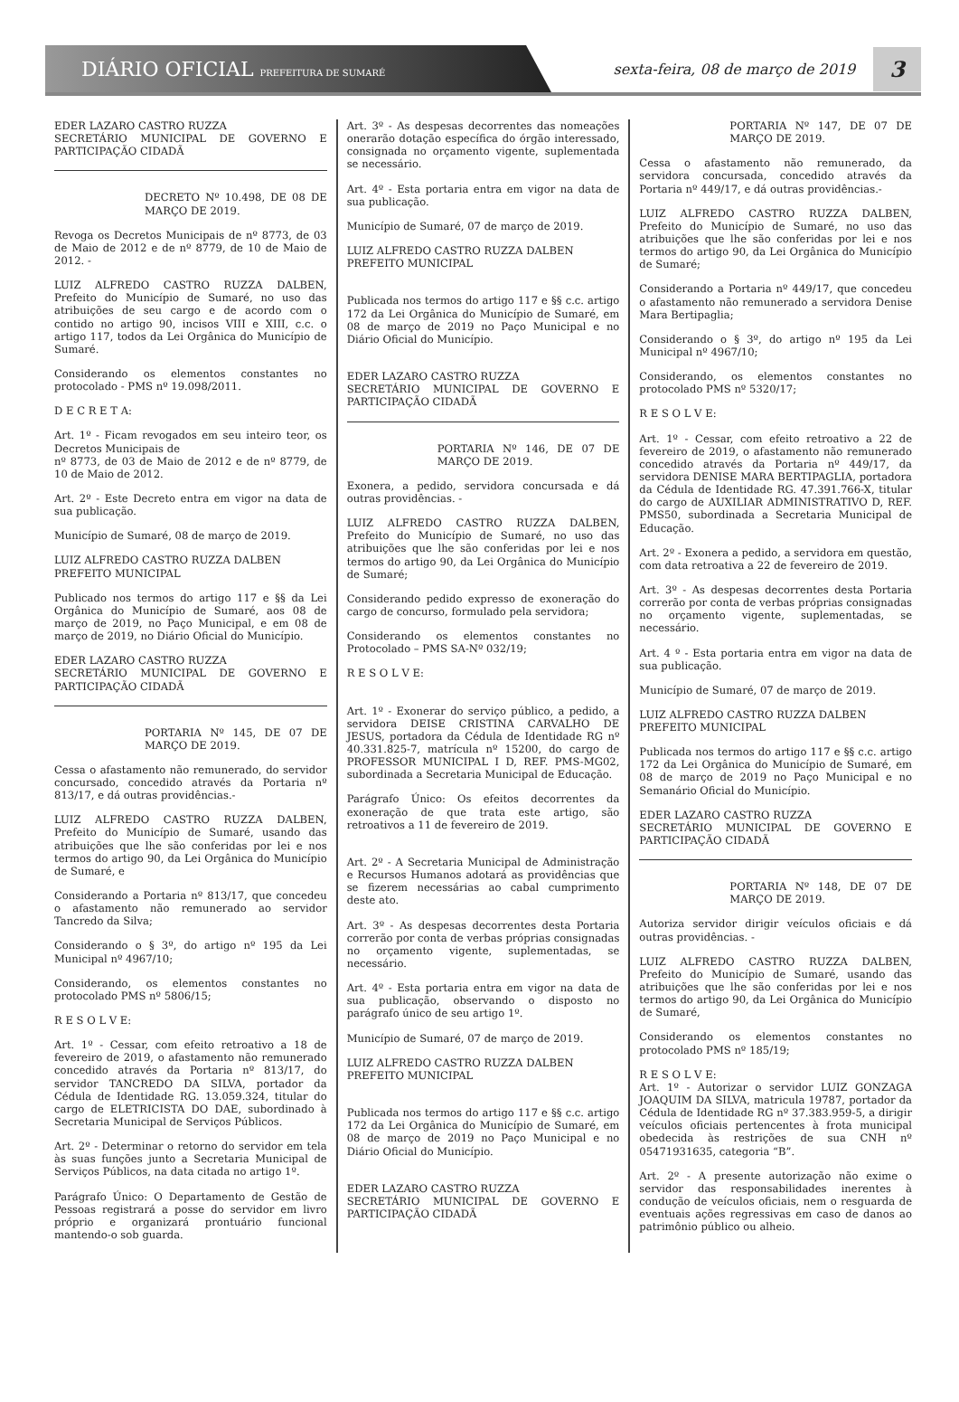DIÁRIO OFICIAL PREFEITURA DE SUMARÉ
sexta-feira, 08 de março de 2019
3
EDER LAZARO CASTRO RUZZA
SECRETÁRIO MUNICIPAL DE GOVERNO E PARTICIPAÇÃO CIDADÃ
DECRETO Nº 10.498, DE 08 DE MARÇO DE 2019.
Revoga os Decretos Municipais de nº 8773, de 03 de Maio de 2012 e de nº 8779, de 10 de Maio de 2012. -
LUIZ ALFREDO CASTRO RUZZA DALBEN, Prefeito do Município de Sumaré, no uso das atribuições de seu cargo e de acordo com o contido no artigo 90, incisos VIII e XIII, c.c. o artigo 117, todos da Lei Orgânica do Município de Sumaré.
Considerando os elementos constantes no protocolado - PMS nº 19.098/2011.
D E C R E T A:
Art. 1º - Ficam revogados em seu inteiro teor, os Decretos Municipais de
nº 8773, de 03 de Maio de 2012 e de nº 8779, de 10 de Maio de 2012.
Art. 2º - Este Decreto entra em vigor na data de sua publicação.
Município de Sumaré, 08 de março de 2019.
LUIZ ALFREDO CASTRO RUZZA DALBEN
PREFEITO MUNICIPAL
Publicado nos termos do artigo 117 e §§ da Lei Orgânica do Município de Sumaré, aos 08 de março de 2019, no Paço Municipal, e em 08 de março de 2019, no Diário Oficial do Município.
EDER LAZARO CASTRO RUZZA
SECRETÁRIO MUNICIPAL DE GOVERNO E PARTICIPAÇÃO CIDADÃ
PORTARIA Nº 145, DE 07 DE MARÇO DE 2019.
Cessa o afastamento não remunerado, do servidor concursado, concedido através da Portaria nº 813/17, e dá outras providências.-
LUIZ ALFREDO CASTRO RUZZA DALBEN, Prefeito do Município de Sumaré, usando das atribuições que lhe são conferidas por lei e nos termos do artigo 90, da Lei Orgânica do Município de Sumaré, e
Considerando a Portaria nº 813/17, que concedeu o afastamento não remunerado ao servidor Tancredo da Silva;
Considerando o § 3º, do artigo nº 195 da Lei Municipal nº 4967/10;
Considerando, os elementos constantes no protocolado PMS nº 5806/15;
R E S O L V E:
Art. 1º - Cessar, com efeito retroativo a 18 de fevereiro de 2019, o afastamento não remunerado concedido através da Portaria nº 813/17, do servidor TANCREDO DA SILVA, portador da Cédula de Identidade RG. 13.059.324, titular do cargo de ELETRICISTA DO DAE, subordinado à Secretaria Municipal de Serviços Públicos.
Art. 2º - Determinar o retorno do servidor em tela às suas funções junto a Secretaria Municipal de Serviços Públicos, na data citada no artigo 1º.
Parágrafo Único: O Departamento de Gestão de Pessoas registrará a posse do servidor em livro próprio e organizará prontuário funcional mantendo-o sob guarda.
Art. 3º - As despesas decorrentes das nomeações onerarão dotação específica do órgão interessado, consignada no orçamento vigente, suplementada se necessário.
Art. 4º - Esta portaria entra em vigor na data de sua publicação.
Município de Sumaré, 07 de março de 2019.
LUIZ ALFREDO CASTRO RUZZA DALBEN
PREFEITO MUNICIPAL
Publicada nos termos do artigo 117 e §§ c.c. artigo 172 da Lei Orgânica do Município de Sumaré, em 08 de março de 2019 no Paço Municipal e no Diário Oficial do Município.
EDER LAZARO CASTRO RUZZA
SECRETÁRIO MUNICIPAL DE GOVERNO E PARTICIPAÇÃO CIDADÃ
PORTARIA Nº 146, DE 07 DE MARÇO DE 2019.
Exonera, a pedido, servidora concursada e dá outras providências. -
LUIZ ALFREDO CASTRO RUZZA DALBEN, Prefeito do Município de Sumaré, no uso das atribuições que lhe são conferidas por lei e nos termos do artigo 90, da Lei Orgânica do Município de Sumaré;
Considerando pedido expresso de exoneração do cargo de concurso, formulado pela servidora;
Considerando os elementos constantes no Protocolado – PMS SA-Nº 032/19;
R E S O L V E:
Art. 1º - Exonerar do serviço público, a pedido, a servidora DEISE CRISTINA CARVALHO DE JESUS, portadora da Cédula de Identidade RG nº 40.331.825-7, matrícula nº 15200, do cargo de PROFESSOR MUNICIPAL I D, REF. PMS-MG02, subordinada a Secretaria Municipal de Educação.
Parágrafo Único: Os efeitos decorrentes da exoneração de que trata este artigo, são retroativos a 11 de fevereiro de 2019.
Art. 2º - A Secretaria Municipal de Administração e Recursos Humanos adotará as providências que se fizerem necessárias ao cabal cumprimento deste ato.
Art. 3º - As despesas decorrentes desta Portaria correrão por conta de verbas próprias consignadas no orçamento vigente, suplementadas, se necessário.
Art. 4º - Esta portaria entra em vigor na data de sua publicação, observando o disposto no parágrafo único de seu artigo 1º.
Município de Sumaré, 07 de março de 2019.
LUIZ ALFREDO CASTRO RUZZA DALBEN
PREFEITO MUNICIPAL
Publicada nos termos do artigo 117 e §§ c.c. artigo 172 da Lei Orgânica do Município de Sumaré, em 08 de março de 2019 no Paço Municipal e no Diário Oficial do Município.
EDER LAZARO CASTRO RUZZA
SECRETÁRIO MUNICIPAL DE GOVERNO E PARTICIPAÇÃO CIDADÃ
PORTARIA Nº 147, DE 07 DE MARÇO DE 2019.
Cessa o afastamento não remunerado, da servidora concursada, concedido através da Portaria nº 449/17, e dá outras providências.-
LUIZ ALFREDO CASTRO RUZZA DALBEN, Prefeito do Município de Sumaré, no uso das atribuições que lhe são conferidas por lei e nos termos do artigo 90, da Lei Orgânica do Município de Sumaré;
Considerando a Portaria nº 449/17, que concedeu o afastamento não remunerado a servidora Denise Mara Bertipaglia;
Considerando o § 3º, do artigo nº 195 da Lei Municipal nº 4967/10;
Considerando, os elementos constantes no protocolado PMS nº 5320/17;
R E S O L V E:
Art. 1º - Cessar, com efeito retroativo a 22 de fevereiro de 2019, o afastamento não remunerado concedido através da Portaria nº 449/17, da servidora DENISE MARA BERTIPAGLIA, portadora da Cédula de Identidade RG. 47.391.766-X, titular do cargo de AUXILIAR ADMINISTRATIVO D, REF. PMS50, subordinada a Secretaria Municipal de Educação.
Art. 2º - Exonera a pedido, a servidora em questão, com data retroativa a 22 de fevereiro de 2019.
Art. 3º - As despesas decorrentes desta Portaria correrão por conta de verbas próprias consignadas no orçamento vigente, suplementadas, se necessário.
Art. 4 º - Esta portaria entra em vigor na data de sua publicação.
Município de Sumaré, 07 de março de 2019.
LUIZ ALFREDO CASTRO RUZZA DALBEN
PREFEITO MUNICIPAL
Publicada nos termos do artigo 117 e §§ c.c. artigo 172 da Lei Orgânica do Município de Sumaré, em 08 de março de 2019 no Paço Municipal e no Semanário Oficial do Município.
EDER LAZARO CASTRO RUZZA
SECRETÁRIO MUNICIPAL DE GOVERNO E PARTICIPAÇÃO CIDADÃ
PORTARIA Nº 148, DE 07 DE MARÇO DE 2019.
Autoriza servidor dirigir veículos oficiais e dá outras providências. -
LUIZ ALFREDO CASTRO RUZZA DALBEN, Prefeito do Município de Sumaré, usando das atribuições que lhe são conferidas por lei e nos termos do artigo 90, da Lei Orgânica do Município de Sumaré,
Considerando os elementos constantes no protocolado PMS nº 185/19;
R E S O L V E:
Art. 1º - Autorizar o servidor LUIZ GONZAGA JOAQUIM DA SILVA, matricula 19787, portador da Cédula de Identidade RG nº 37.383.959-5, a dirigir veículos oficiais pertencentes à frota municipal obedecida às restrições de sua CNH nº 05471931635, categoria “B”.
Art. 2º - A presente autorização não exime o servidor das responsabilidades inerentes à condução de veículos oficiais, nem o resguarda de eventuais ações regressivas em caso de danos ao patrimônio público ou alheio.